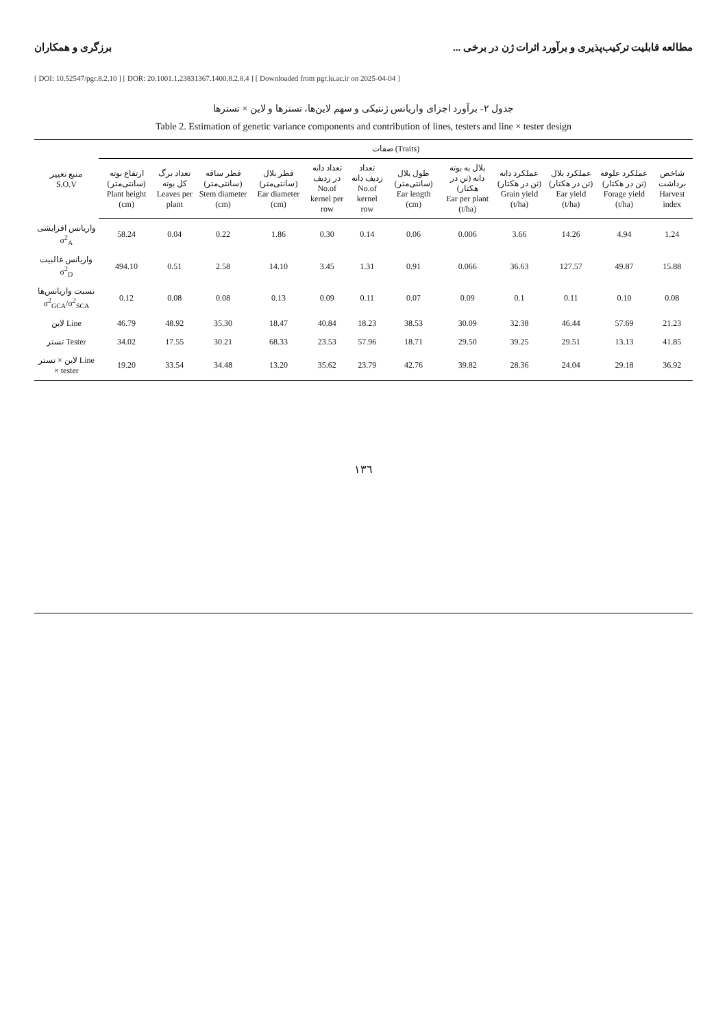مطالعه قابلیت ترکیب‌پذیری و برآورد اثرات ژن در برخی ... برزگری و همکاران
[ DOI: 10.52547/pgr.8.2.10 ] [ DOR: 20.1001.1.23831367.1400.8.2.8.4 ] [ Downloaded from pgr.lu.ac.ir on 2025-04-04 ]
جدول ۲- برآورد اجزای واریانس ژنتیکی و سهم لاین‌ها، تسترها و لاین × تسترها
Table 2. Estimation of genetic variance components and contribution of lines, testers and line × tester design
| منبع تغییر S.O.V | صفات (Traits) | | | | | | | | | | | |
| --- | --- | --- | --- | --- | --- | --- | --- | --- | --- | --- | --- | --- |
| | ارتفاع بوته (سانتی‌متر) Plant height (cm) | تعداد برگ کل بوته Leaves per plant | قطر ساقه (سانتی‌متر) Stem diameter (cm) | قطر بلال (سانتی‌متر) Ear diameter (cm) | تعداد دانه در ردیف No.of kernel per row | تعداد ردیف دانه No.of kernel row | طول بلال (سانتی‌متر) Ear length (cm) | بلال به بوته دانه (تن در هکتار) Ear per plant (t/ha) | عملکرد دانه (تن در هکتار) Grain yield (t/ha) | عملکرد بلال (تن در هکتار) Ear yield (t/ha) | عملکرد علوفه (تن در هکتار) Forage yield (t/ha) | شاخص برداشت Harvest index |
| واریانس افزایشی σ<sup>2</sup><sub>A</sub> | 58.24 | 0.04 | 0.22 | 1.86 | 0.30 | 0.14 | 0.06 | 0.006 | 3.66 | 14.26 | 4.94 | 1.24 |
| واریانس غالبیت σ<sup>2</sup><sub>D</sub> | 494.10 | 0.51 | 2.58 | 14.10 | 3.45 | 1.31 | 0.91 | 0.066 | 36.63 | 127.57 | 49.87 | 15.88 |
| نسبت واریانس‌ها σ<sup>2</sup><sub>GCA</sub>/σ<sup>2</sup><sub>SCA</sub> | 0.12 | 0.08 | 0.08 | 0.13 | 0.09 | 0.11 | 0.07 | 0.09 | 0.1 | 0.11 | 0.10 | 0.08 |
| لاین Line | 46.79 | 48.92 | 35.30 | 18.47 | 40.84 | 18.23 | 38.53 | 30.09 | 32.38 | 46.44 | 57.69 | 21.23 |
| تستر Tester | 34.02 | 17.55 | 30.21 | 68.33 | 23.53 | 57.96 | 18.71 | 29.50 | 39.25 | 29.51 | 13.13 | 41.85 |
| لاین × تستر Line × tester | 19.20 | 33.54 | 34.48 | 13.20 | 35.62 | 23.79 | 42.76 | 39.82 | 28.36 | 24.04 | 29.18 | 36.92 |
١٣٦